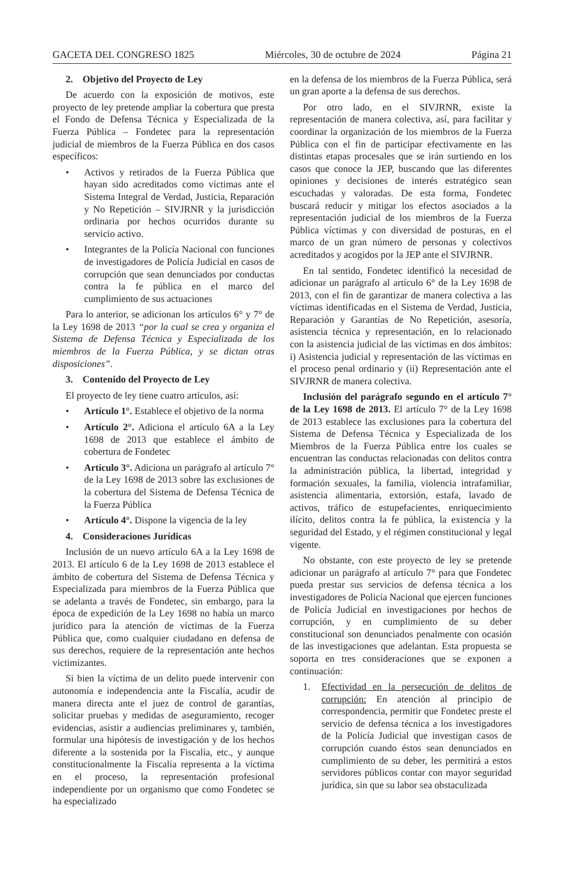GACETA DEL CONGRESO 1825 Miércoles, 30 de octubre de 2024 Página 21
2. Objetivo del Proyecto de Ley
De acuerdo con la exposición de motivos, este proyecto de ley pretende ampliar la cobertura que presta el Fondo de Defensa Técnica y Especializada de la Fuerza Pública – Fondetec para la representación judicial de miembros de la Fuerza Pública en dos casos específicos:
• Activos y retirados de la Fuerza Pública que hayan sido acreditados como víctimas ante el Sistema Integral de Verdad, Justicia, Reparación y No Repetición – SIVJRNR y la jurisdicción ordinaria por hechos ocurridos durante su servicio activo.
• Integrantes de la Policía Nacional con funciones de investigadores de Policía Judicial en casos de corrupción que sean denunciados por conductas contra la fe pública en el marco del cumplimiento de sus actuaciones
Para lo anterior, se adicionan los artículos 6° y 7° de la Ley 1698 de 2013 “por la cual se crea y organiza el Sistema de Defensa Técnica y Especializada de los miembros de la Fuerza Pública, y se dictan otras disposiciones”.
3. Contenido del Proyecto de Ley
El proyecto de ley tiene cuatro artículos, así:
• Artículo 1°. Establece el objetivo de la norma
• Artículo 2°. Adiciona el artículo 6A a la Ley 1698 de 2013 que establece el ámbito de cobertura de Fondetec
• Artículo 3°. Adiciona un parágrafo al artículo 7° de la Ley 1698 de 2013 sobre las exclusiones de la cobertura del Sistema de Defensa Técnica de la Fuerza Pública
• Artículo 4°. Dispone la vigencia de la ley
4. Consideraciones Jurídicas
Inclusión de un nuevo artículo 6A a la Ley 1698 de 2013. El artículo 6 de la Ley 1698 de 2013 establece el ámbito de cobertura del Sistema de Defensa Técnica y Especializada para miembros de la Fuerza Pública que se adelanta a través de Fondetec, sin embargo, para la época de expedición de la Ley 1698 no había un marco jurídico para la atención de víctimas de la Fuerza Pública que, como cualquier ciudadano en defensa de sus derechos, requiere de la representación ante hechos victimizantes.
Si bien la víctima de un delito puede intervenir con autonomía e independencia ante la Fiscalía, acudir de manera directa ante el juez de control de garantías, solicitar pruebas y medidas de aseguramiento, recoger evidencias, asistir a audiencias preliminares y, también, formular una hipótesis de investigación y de los hechos diferente a la sostenida por la Fiscalía, etc., y aunque constitucionalmente la Fiscalía representa a la víctima en el proceso, la representación profesional independiente por un organismo que como Fondetec se ha especializado
en la defensa de los miembros de la Fuerza Pública, será un gran aporte a la defensa de sus derechos.
Por otro lado, en el SIVJRNR, existe la representación de manera colectiva, así, para facilitar y coordinar la organización de los miembros de la Fuerza Pública con el fin de participar efectivamente en las distintas etapas procesales que se irán surtiendo en los casos que conoce la JEP, buscando que las diferentes opiniones y decisiones de interés estratégico sean escuchadas y valoradas. De esta forma, Fondetec buscará reducir y mitigar los efectos asociados a la representación judicial de los miembros de la Fuerza Pública víctimas y con diversidad de posturas, en el marco de un gran número de personas y colectivos acreditados y acogidos por la JEP ante el SIVJRNR.
En tal sentido, Fondetec identificó la necesidad de adicionar un parágrafo al artículo 6° de la Ley 1698 de 2013, con el fin de garantizar de manera colectiva a las víctimas identificadas en el Sistema de Verdad, Justicia, Reparación y Garantías de No Repetición, asesoría, asistencia técnica y representación, en lo relacionado con la asistencia judicial de las víctimas en dos ámbitos: i) Asistencia judicial y representación de las víctimas en el proceso penal ordinario y (ii) Representación ante el SIVJRNR de manera colectiva.
Inclusión del parágrafo segundo en el artículo 7° de la Ley 1698 de 2013. El artículo 7° de la Ley 1698 de 2013 establece las exclusiones para la cobertura del Sistema de Defensa Técnica y Especializada de los Miembros de la Fuerza Pública entre los cuales se encuentran las conductas relacionadas con delitos contra la administración pública, la libertad, integridad y formación sexuales, la familia, violencia intrafamiliar, asistencia alimentaria, extorsión, estafa, lavado de activos, tráfico de estupefacientes, enriquecimiento ilícito, delitos contra la fe pública, la existencia y la seguridad del Estado, y el régimen constitucional y legal vigente.
No obstante, con este proyecto de ley se pretende adicionar un parágrafo al artículo 7° para que Fondetec pueda prestar sus servicios de defensa técnica a los investigadores de Policía Nacional que ejercen funciones de Policía Judicial en investigaciones por hechos de corrupción, y en cumplimiento de su deber constitucional son denunciados penalmente con ocasión de las investigaciones que adelantan. Esta propuesta se soporta en tres consideraciones que se exponen a continuación:
1. Efectividad en la persecución de delitos de corrupción: En atención al principio de correspondencia, permitir que Fondetec preste el servicio de defensa técnica a los investigadores de la Policía Judicial que investigan casos de corrupción cuando éstos sean denunciados en cumplimiento de su deber, les permitirá a estos servidores públicos contar con mayor seguridad jurídica, sin que su labor sea obstaculizada